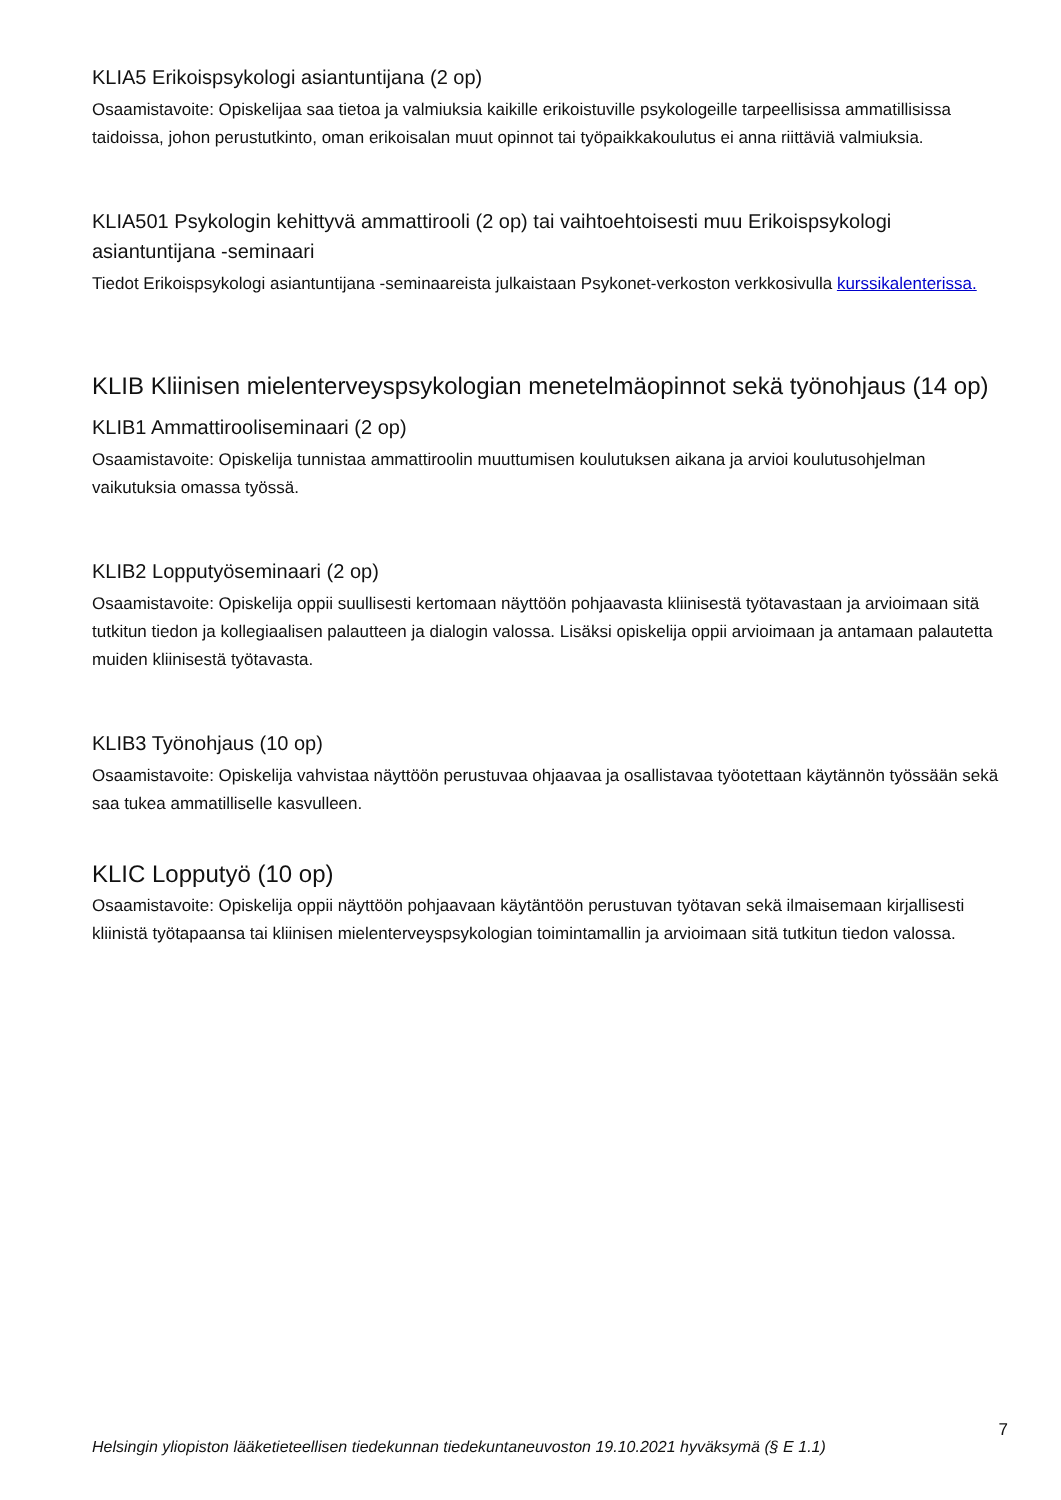KLIA5 Erikoispsykologi asiantuntijana (2 op)
Osaamistavoite: Opiskelijaa saa tietoa ja valmiuksia kaikille erikoistuville psykologeille tarpeellisissa ammatillisissa taidoissa, johon perustutkinto, oman erikoisalan muut opinnot tai työpaikkakoulutus ei anna riittäviä valmiuksia.
KLIA501 Psykologin kehittyvä ammattirooli (2 op) tai vaihtoehtoisesti muu Erikoispsykologi asiantuntijana -seminaari
Tiedot Erikoispsykologi asiantuntijana -seminaareista julkaistaan Psykonet-verkoston verkkosivulla kurssikalenterissa.
KLIB Kliinisen mielenterveyspsykologian menetelmäopinnot sekä työnohjaus (14 op)
KLIB1 Ammattirooliseminaari (2 op)
Osaamistavoite: Opiskelija tunnistaa ammattiroolin muuttumisen koulutuksen aikana ja arvioi koulutusohjelman vaikutuksia omassa työssä.
KLIB2 Lopputyöseminaari (2 op)
Osaamistavoite: Opiskelija oppii suullisesti kertomaan näyttöön pohjaavasta kliinisestä työtavastaan ja arvioimaan sitä tutkitun tiedon ja kollegiaalisen palautteen ja dialogin valossa. Lisäksi opiskelija oppii arvioimaan ja antamaan palautetta muiden kliinisestä työtavasta.
KLIB3 Työnohjaus (10 op)
Osaamistavoite: Opiskelija vahvistaa näyttöön perustuvaa ohjaavaa ja osallistavaa työotettaan käytännön työssään sekä saa tukea ammatilliselle kasvulleen.
KLIC Lopputyö (10 op)
Osaamistavoite: Opiskelija oppii näyttöön pohjaavaan käytäntöön perustuvan työtavan sekä ilmaisemaan kirjallisesti kliinistä työtapaansa tai kliinisen mielenterveyspsykologian toimintamallin ja arvioimaan sitä tutkitun tiedon valossa.
7
Helsingin yliopiston lääketieteellisen tiedekunnan tiedekuntaneuvoston 19.10.2021 hyväksymä (§ E 1.1)